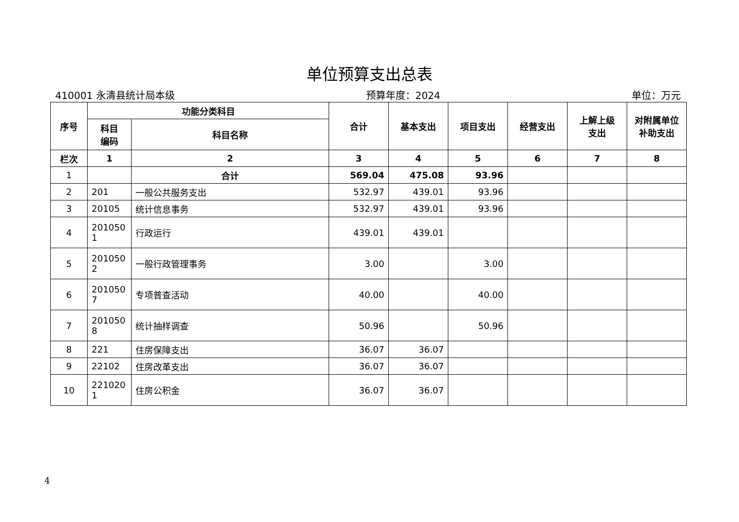单位预算支出总表
410001 永清县统计局本级 预算年度：2024 单位：万元
| 序号 | 功能分类科目 | | 合计 | 基本支出 | 项目支出 | 经营支出 | 上解上级 支出 | 对附属单位 补助支出 |
| --- | --- | --- | --- | --- | --- | --- | --- | --- |
| | 科目 编码 | 科目名称 | | | | | | |
| 栏次 | 1 | 2 | 3 | 4 | 5 | 6 | 7 | 8 |
| 1 | | 合计 | 569.04 | 475.08 | 93.96 | | | |
| 2 | 201 | 一般公共服务支出 | 532.97 | 439.01 | 93.96 | | | |
| 3 | 20105 | 统计信息事务 | 532.97 | 439.01 | 93.96 | | | |
| 4 | 201050 1 | 行政运行 | 439.01 | 439.01 | | | | |
| 5 | 201050 2 | 一般行政管理事务 | 3.00 | | 3.00 | | | |
| 6 | 201050 7 | 专项普查活动 | 40.00 | | 40.00 | | | |
| 7 | 201050 8 | 统计抽样调查 | 50.96 | | 50.96 | | | |
| 8 | 221 | 住房保障支出 | 36.07 | 36.07 | | | | |
| 9 | 22102 | 住房改革支出 | 36.07 | 36.07 | | | | |
| 10 | 221020 1 | 住房公积金 | 36.07 | 36.07 | | | | |
4